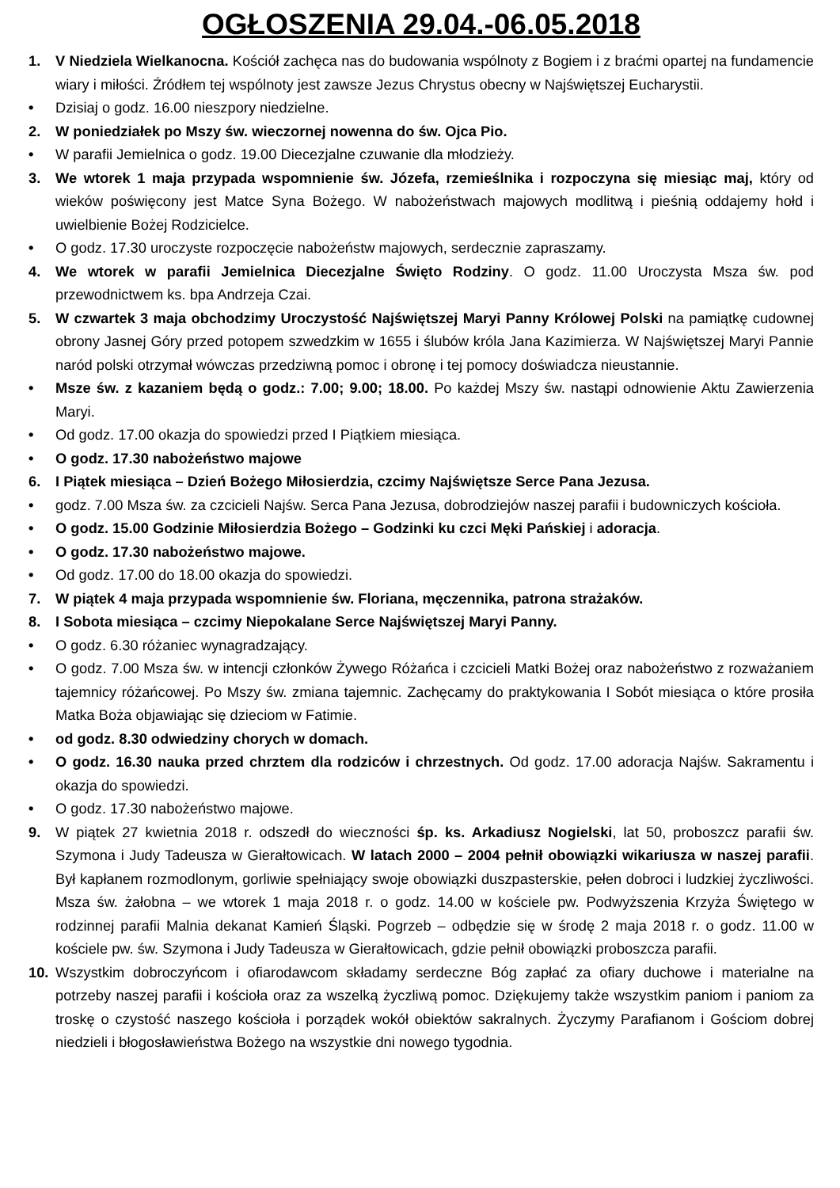OGŁOSZENIA 29.04.-06.05.2018
1. V Niedziela Wielkanocna. Kościół zachęca nas do budowania wspólnoty z Bogiem i z braćmi opartej na fundamencie wiary i miłości. Źródłem tej wspólnoty jest zawsze Jezus Chrystus obecny w Najświętszej Eucharystii.
• Dzisiaj o godz. 16.00 nieszpory niedzielne.
2. W poniedziałek po Mszy św. wieczornej nowenna do św. Ojca Pio.
• W parafii Jemielnica o godz. 19.00 Diecezjalne czuwanie dla młodzieży.
3. We wtorek 1 maja przypada wspomnienie św. Józefa, rzemieślnika i rozpoczyna się miesiąc maj, który od wieków poświęcony jest Matce Syna Bożego. W nabożeństwach majowych modlitwą i pieśnią oddajemy hołd i uwielbienie Bożej Rodzicielce.
• O godz. 17.30 uroczyste rozpoczęcie nabożeństw majowych, serdecznie zapraszamy.
4. We wtorek w parafii Jemielnica Diecezjalne Święto Rodziny. O godz. 11.00 Uroczysta Msza św. pod przewodnictwem ks. bpa Andrzeja Czai.
5. W czwartek 3 maja obchodzimy Uroczystość Najświętszej Maryi Panny Królowej Polski na pamiątkę cudownej obrony Jasnej Góry przed potopem szwedzkim w 1655 i ślubów króla Jana Kazimierza. W Najświętszej Maryi Pannie naród polski otrzymał wówczas przedziwną pomoc i obronę i tej pomocy doświadcza nieustannie.
• Msze św. z kazaniem będą o godz.: 7.00; 9.00; 18.00. Po każdej Mszy św. nastąpi odnowienie Aktu Zawierzenia Maryi.
• Od godz. 17.00 okazja do spowiedzi przed I Piątkiem miesiąca.
• O godz. 17.30 nabożeństwo majowe
6. I Piątek miesiąca – Dzień Bożego Miłosierdzia, czcimy Najświętsze Serce Pana Jezusa.
• godz. 7.00 Msza św. za czcicieli Najśw. Serca Pana Jezusa, dobrodziejów naszej parafii i budowniczych kościoła.
• O godz. 15.00 Godzinie Miłosierdzia Bożego – Godzinki ku czci Męki Pańskiej i adoracja.
• O godz. 17.30 nabożeństwo majowe.
• Od godz. 17.00 do 18.00 okazja do spowiedzi.
7. W piątek 4 maja przypada wspomnienie św. Floriana, męczennika, patrona strażaków.
8. I Sobota miesiąca – czcimy Niepokalane Serce Najświętszej Maryi Panny.
• O godz. 6.30 różaniec wynagradzający.
• O godz. 7.00 Msza św. w intencji członków Żywego Różańca i czcicieli Matki Bożej oraz nabożeństwo z rozważaniem tajemnicy różańcowej. Po Mszy św. zmiana tajemnic. Zachęcamy do praktykowania I Sobót miesiąca o które prosiła Matka Boża objawiając się dzieciom w Fatimie.
• od godz. 8.30 odwiedziny chorych w domach.
• O godz. 16.30 nauka przed chrztem dla rodziców i chrzestnych. Od godz. 17.00 adoracja Najśw. Sakramentu i okazja do spowiedzi.
• O godz. 17.30 nabożeństwo majowe.
9. W piątek 27 kwietnia 2018 r. odszedł do wieczności śp. ks. Arkadiusz Nogielski, lat 50, proboszcz parafii św. Szymona i Judy Tadeusza w Gierałtowicach. W latach 2000 – 2004 pełnił obowiązki wikariusza w naszej parafii. Był kapłanem rozmodlonym, gorliwie spełniający swoje obowiązki duszpasterskie, pełen dobroci i ludzkiej życzliwości. Msza św. żałobna – we wtorek 1 maja 2018 r. o godz. 14.00 w kościele pw. Podwyższenia Krzyża Świętego w rodzinnej parafii Malnia dekanat Kamień Śląski. Pogrzeb – odbędzie się w środę 2 maja 2018 r. o godz. 11.00 w kościele pw. św. Szymona i Judy Tadeusza w Gierałtowicach, gdzie pełnił obowiązki proboszcza parafii.
10. Wszystkim dobroczyńcom i ofiarodawcom składamy serdeczne Bóg zapłać za ofiary duchowe i materialne na potrzeby naszej parafii i kościoła oraz za wszelką życzliwą pomoc. Dziękujemy także wszystkim paniom i paniom za troskę o czystość naszego kościoła i porządek wokół obiektów sakralnych. Życzymy Parafianom i Gościom dobrej niedzieli i błogosławieństwa Bożego na wszystkie dni nowego tygodnia.